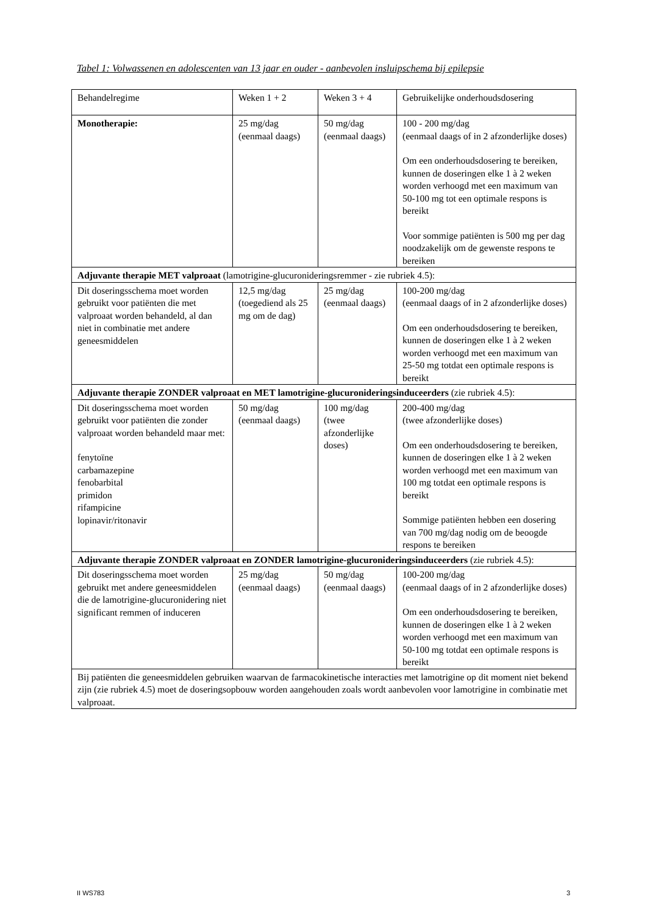Tabel 1: Volwassenen en adolescenten van 13 jaar en ouder - aanbevolen insluipschema bij epilepsie
| Behandelregime | Weken 1 + 2 | Weken 3 + 4 | Gebruikelijke onderhoudsdosering |
| Monotherapie: | 25 mg/dag (eenmaal daags) | 50 mg/dag (eenmaal daags) | 100 - 200 mg/dag (eenmaal daags of in 2 afzonderlijke doses) Om een onderhoudsdosering te bereiken, kunnen de doseringen elke 1 à 2 weken worden verhoogd met een maximum van 50-100 mg tot een optimale respons is bereikt Voor sommige patiënten is 500 mg per dag noodzakelijk om de gewenste respons te bereiken |
| Adjuvante therapie MET valproaat (lamotrigine-glucuronideringsremmer - zie rubriek 4.5): | | | |
| Dit doseringsschema moet worden gebruikt voor patiënten die met valproaat worden behandeld, al dan niet in combinatie met andere geneesmiddelen | 12,5 mg/dag (toegediend als 25 mg om de dag) | 25 mg/dag (eenmaal daags) | 100-200 mg/dag (eenmaal daags of in 2 afzonderlijke doses) Om een onderhoudsdosering te bereiken, kunnen de doseringen elke 1 à 2 weken worden verhoogd met een maximum van 25-50 mg totdat een optimale respons is bereikt |
| Adjuvante therapie ZONDER valproaat en MET lamotrigine-glucuronideringsinduceerders (zie rubriek 4.5): | | | |
| Dit doseringsschema moet worden gebruikt voor patiënten die zonder valproaat worden behandeld maar met: fenytoïne carbamazepine fenobarbital primidon rifampicine lopinavir/ritonavir | 50 mg/dag (eenmaal daags) | 100 mg/dag (twee afzonderlijke doses) | 200-400 mg/dag (twee afzonderlijke doses) Om een onderhoudsdosering te bereiken, kunnen de doseringen elke 1 à 2 weken worden verhoogd met een maximum van 100 mg totdat een optimale respons is bereikt Sommige patiënten hebben een dosering van 700 mg/dag nodig om de beoogde respons te bereiken |
| Adjuvante therapie ZONDER valproaat en ZONDER lamotrigine-glucuronideringsinduceerders (zie rubriek 4.5): | | | |
| Dit doseringsschema moet worden gebruikt met andere geneesmiddelen die de lamotrigine-glucuronidering niet significant remmen of induceren | 25 mg/dag (eenmaal daags) | 50 mg/dag (eenmaal daags) | 100-200 mg/dag (eenmaal daags of in 2 afzonderlijke doses) Om een onderhoudsdosering te bereiken, kunnen de doseringen elke 1 à 2 weken worden verhoogd met een maximum van 50-100 mg totdat een optimale respons is bereikt |
| Bij patiënten die geneesmiddelen gebruiken waarvan de farmacokinetische interacties met lamotrigine op dit moment niet bekend zijn (zie rubriek 4.5) moet de doseringsopbouw worden aangehouden zoals wordt aanbevolen voor lamotrigine in combinatie met valproaat. | | | |
II WS783 3